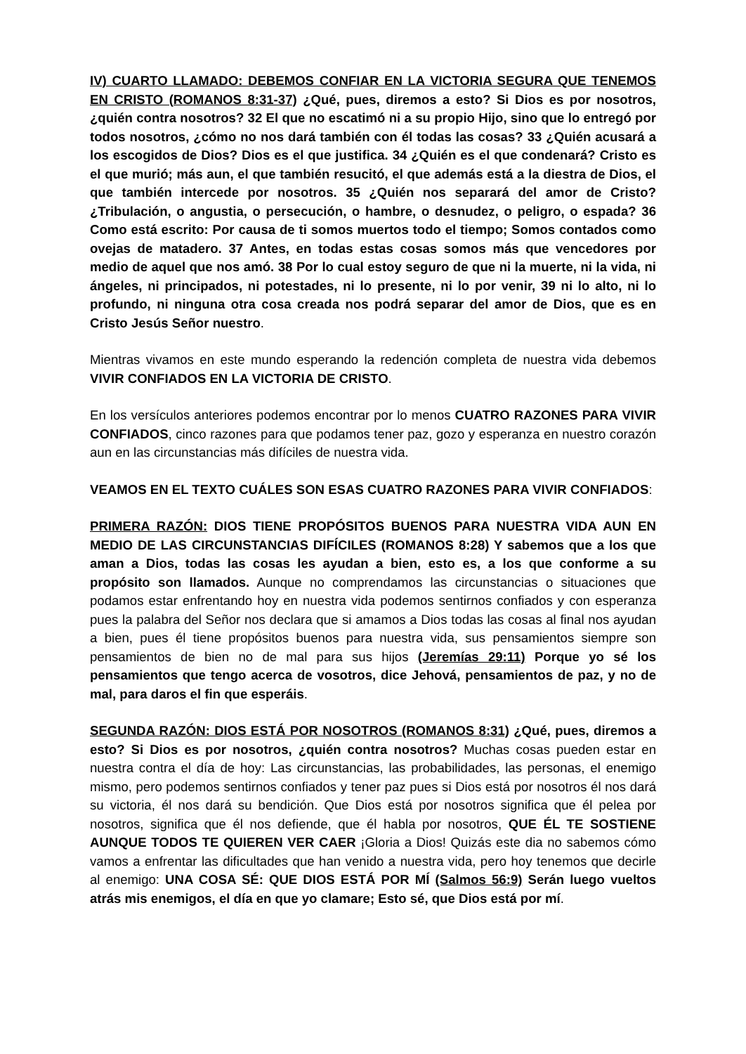IV) CUARTO LLAMADO: DEBEMOS CONFIAR EN LA VICTORIA SEGURA QUE TENEMOS EN CRISTO (ROMANOS 8:31-37) ¿Qué, pues, diremos a esto? Si Dios es por nosotros, ¿quién contra nosotros? 32 El que no escatimó ni a su propio Hijo, sino que lo entregó por todos nosotros, ¿cómo no nos dará también con él todas las cosas? 33 ¿Quién acusará a los escogidos de Dios? Dios es el que justifica. 34 ¿Quién es el que condenará? Cristo es el que murió; más aun, el que también resucitó, el que además está a la diestra de Dios, el que también intercede por nosotros. 35 ¿Quién nos separará del amor de Cristo? ¿Tribulación, o angustia, o persecución, o hambre, o desnudez, o peligro, o espada? 36 Como está escrito: Por causa de ti somos muertos todo el tiempo; Somos contados como ovejas de matadero. 37 Antes, en todas estas cosas somos más que vencedores por medio de aquel que nos amó. 38 Por lo cual estoy seguro de que ni la muerte, ni la vida, ni ángeles, ni principados, ni potestades, ni lo presente, ni lo por venir, 39 ni lo alto, ni lo profundo, ni ninguna otra cosa creada nos podrá separar del amor de Dios, que es en Cristo Jesús Señor nuestro.
Mientras vivamos en este mundo esperando la redención completa de nuestra vida debemos VIVIR CONFIADOS EN LA VICTORIA DE CRISTO.
En los versículos anteriores podemos encontrar por lo menos CUATRO RAZONES PARA VIVIR CONFIADOS, cinco razones para que podamos tener paz, gozo y esperanza en nuestro corazón aun en las circunstancias más difíciles de nuestra vida.
VEAMOS EN EL TEXTO CUÁLES SON ESAS CUATRO RAZONES PARA VIVIR CONFIADOS:
PRIMERA RAZÓN: DIOS TIENE PROPÓSITOS BUENOS PARA NUESTRA VIDA AUN EN MEDIO DE LAS CIRCUNSTANCIAS DIFÍCILES (ROMANOS 8:28) Y sabemos que a los que aman a Dios, todas las cosas les ayudan a bien, esto es, a los que conforme a su propósito son llamados. Aunque no comprendamos las circunstancias o situaciones que podamos estar enfrentando hoy en nuestra vida podemos sentirnos confiados y con esperanza pues la palabra del Señor nos declara que si amamos a Dios todas las cosas al final nos ayudan a bien, pues él tiene propósitos buenos para nuestra vida, sus pensamientos siempre son pensamientos de bien no de mal para sus hijos (Jeremías 29:11) Porque yo sé los pensamientos que tengo acerca de vosotros, dice Jehová, pensamientos de paz, y no de mal, para daros el fin que esperáis.
SEGUNDA RAZÓN: DIOS ESTÁ POR NOSOTROS (ROMANOS 8:31) ¿Qué, pues, diremos a esto? Si Dios es por nosotros, ¿quién contra nosotros? Muchas cosas pueden estar en nuestra contra el día de hoy: Las circunstancias, las probabilidades, las personas, el enemigo mismo, pero podemos sentirnos confiados y tener paz pues si Dios está por nosotros él nos dará su victoria, él nos dará su bendición. Que Dios está por nosotros significa que él pelea por nosotros, significa que él nos defiende, que él habla por nosotros, QUE ÉL TE SOSTIENE AUNQUE TODOS TE QUIEREN VER CAER ¡Gloria a Dios! Quizás este dia no sabemos cómo vamos a enfrentar las dificultades que han venido a nuestra vida, pero hoy tenemos que decirle al enemigo: UNA COSA SÉ: QUE DIOS ESTÁ POR MÍ (Salmos 56:9) Serán luego vueltos atrás mis enemigos, el día en que yo clamare; Esto sé, que Dios está por mí.